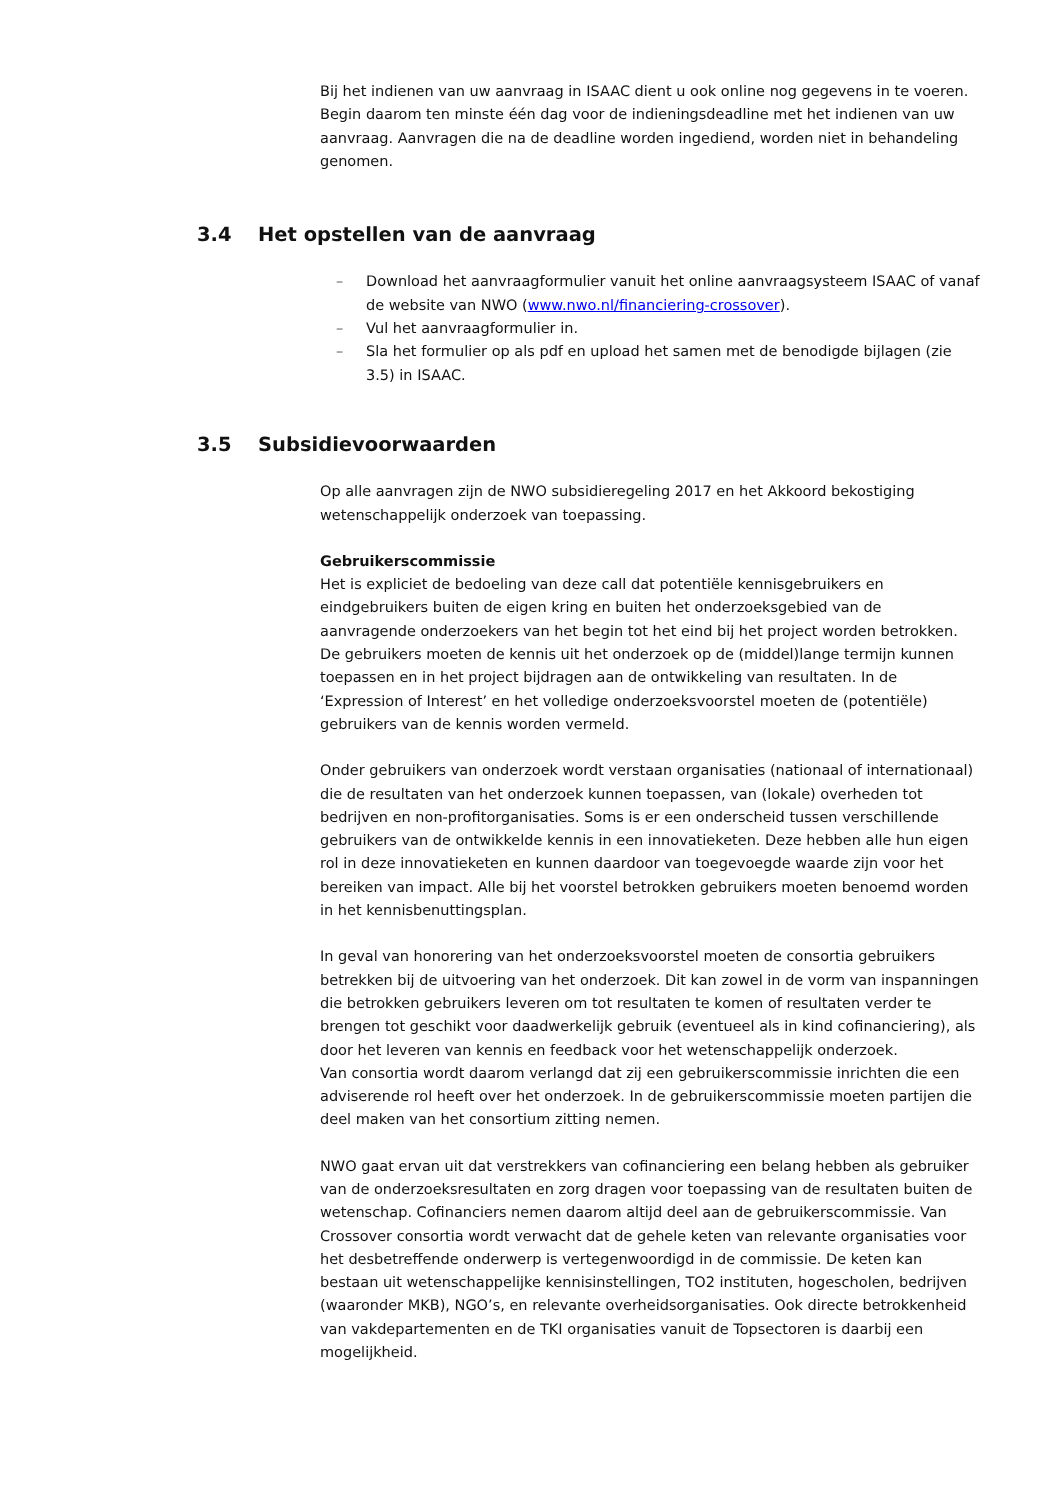Bij het indienen van uw aanvraag in ISAAC dient u ook online nog gegevens in te voeren. Begin daarom ten minste één dag voor de indieningsdeadline met het indienen van uw aanvraag. Aanvragen die na de deadline worden ingediend, worden niet in behandeling genomen.
3.4 Het opstellen van de aanvraag
– Download het aanvraagformulier vanuit het online aanvraagsysteem ISAAC of vanaf de website van NWO (www.nwo.nl/financiering-crossover).
– Vul het aanvraagformulier in.
– Sla het formulier op als pdf en upload het samen met de benodigde bijlagen (zie 3.5) in ISAAC.
3.5 Subsidievoorwaarden
Op alle aanvragen zijn de NWO subsidieregeling 2017 en het Akkoord bekostiging wetenschappelijk onderzoek van toepassing.
Gebruikerscommissie
Het is expliciet de bedoeling van deze call dat potentiële kennisgebruikers en eindgebruikers buiten de eigen kring en buiten het onderzoeksgebied van de aanvragende onderzoekers van het begin tot het eind bij het project worden betrokken. De gebruikers moeten de kennis uit het onderzoek op de (middel)lange termijn kunnen toepassen en in het project bijdragen aan de ontwikkeling van resultaten. In de ‘Expression of Interest’ en het volledige onderzoeksvoorstel moeten de (potentiële) gebruikers van de kennis worden vermeld.
Onder gebruikers van onderzoek wordt verstaan organisaties (nationaal of internationaal) die de resultaten van het onderzoek kunnen toepassen, van (lokale) overheden tot bedrijven en non-profitorganisaties. Soms is er een onderscheid tussen verschillende gebruikers van de ontwikkelde kennis in een innovatieketen. Deze hebben alle hun eigen rol in deze innovatieketen en kunnen daardoor van toegevoegde waarde zijn voor het bereiken van impact. Alle bij het voorstel betrokken gebruikers moeten benoemd worden in het kennisbenuttingsplan.
In geval van honorering van het onderzoeksvoorstel moeten de consortia gebruikers betrekken bij de uitvoering van het onderzoek. Dit kan zowel in de vorm van inspanningen die betrokken gebruikers leveren om tot resultaten te komen of resultaten verder te brengen tot geschikt voor daadwerkelijk gebruik (eventueel als in kind cofinanciering), als door het leveren van kennis en feedback voor het wetenschappelijk onderzoek.
Van consortia wordt daarom verlangd dat zij een gebruikerscommissie inrichten die een adviserende rol heeft over het onderzoek. In de gebruikerscommissie moeten partijen die deel maken van het consortium zitting nemen.
NWO gaat ervan uit dat verstrekkers van cofinanciering een belang hebben als gebruiker van de onderzoeksresultaten en zorg dragen voor toepassing van de resultaten buiten de wetenschap. Cofinanciers nemen daarom altijd deel aan de gebruikerscommissie. Van Crossover consortia wordt verwacht dat de gehele keten van relevante organisaties voor het desbetreffende onderwerp is vertegenwoordigd in de commissie. De keten kan bestaan uit wetenschappelijke kennisinstellingen, TO2 instituten, hogescholen, bedrijven (waaronder MKB), NGO’s, en relevante overheidsorganisaties. Ook directe betrokkenheid van vakdepartementen en de TKI organisaties vanuit de Topsectoren is daarbij een mogelijkheid.